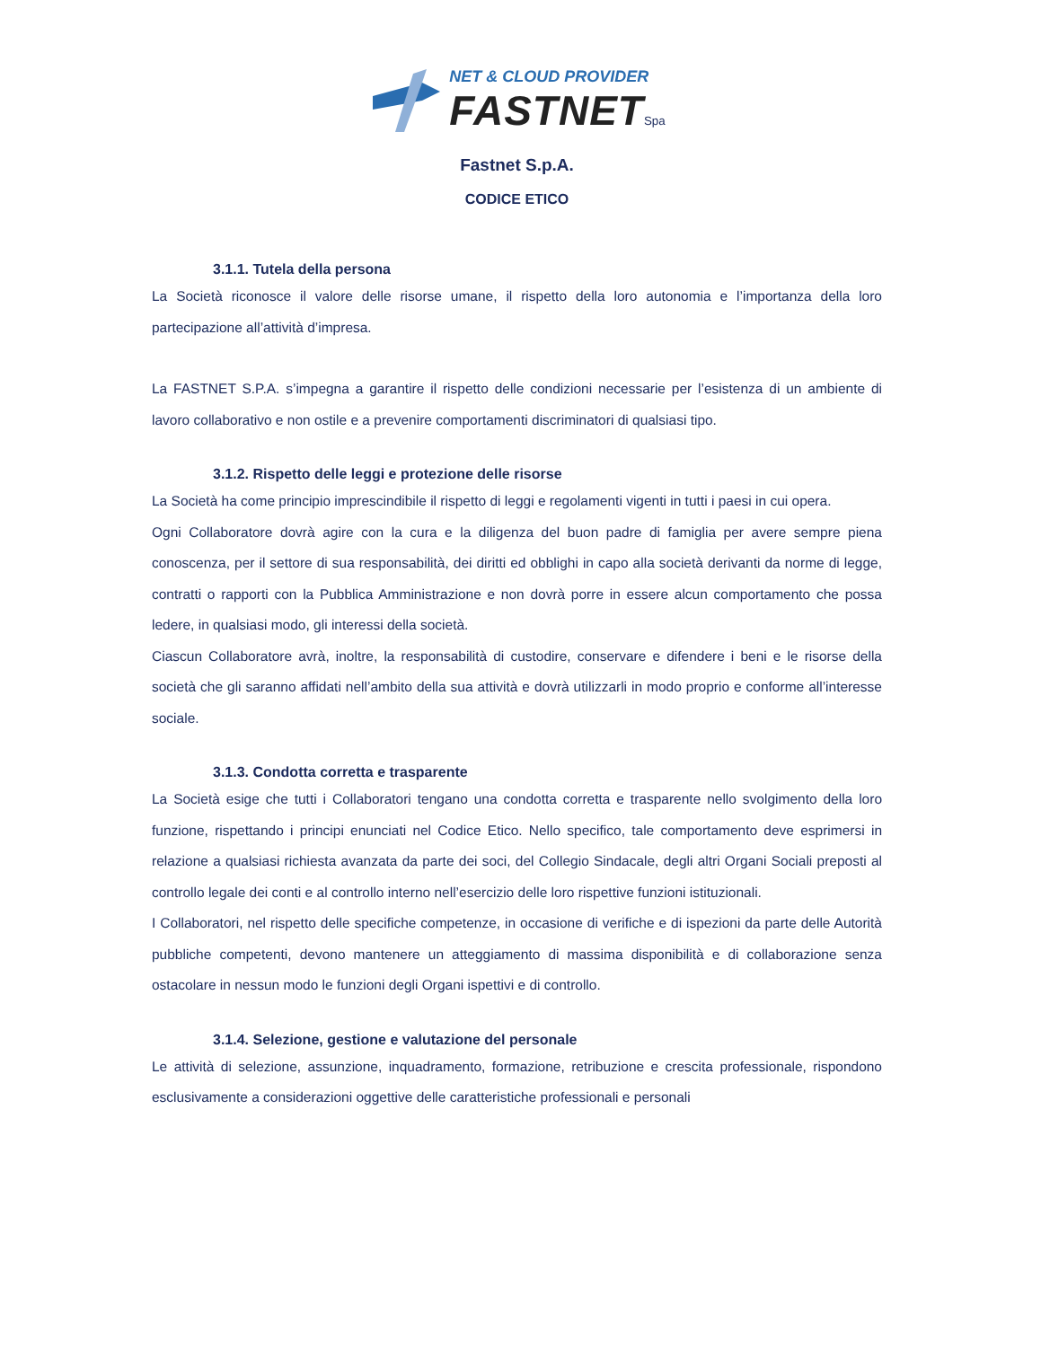NET & CLOUD PROVIDER
FASTNET Spa
Fastnet S.p.A.
CODICE ETICO
3.1.1. Tutela della persona
La Società riconosce il valore delle risorse umane, il rispetto della loro autonomia e l’importanza della loro partecipazione all’attività d’impresa.
La FASTNET S.P.A. s’impegna a garantire il rispetto delle condizioni necessarie per l’esistenza di un ambiente di lavoro collaborativo e non ostile e a prevenire comportamenti discriminatori di qualsiasi tipo.
3.1.2. Rispetto delle leggi e protezione delle risorse
La Società ha come principio imprescindibile il rispetto di leggi e regolamenti vigenti in tutti i paesi in cui opera.
Ogni Collaboratore dovrà agire con la cura e la diligenza del buon padre di famiglia per avere sempre piena conoscenza, per il settore di sua responsabilità, dei diritti ed obblighi in capo alla società derivanti da norme di legge, contratti o rapporti con la Pubblica Amministrazione e non dovrà porre in essere alcun comportamento che possa ledere, in qualsiasi modo, gli interessi della società.
Ciascun Collaboratore avrà, inoltre, la responsabilità di custodire, conservare e difendere i beni e le risorse della società che gli saranno affidati nell’ambito della sua attività e dovrà utilizzarli in modo proprio e conforme all’interesse sociale.
3.1.3. Condotta corretta e trasparente
La Società esige che tutti i Collaboratori tengano una condotta corretta e trasparente nello svolgimento della loro funzione, rispettando i principi enunciati nel Codice Etico. Nello specifico, tale comportamento deve esprimersi in relazione a qualsiasi richiesta avanzata da parte dei soci, del Collegio Sindacale, degli altri Organi Sociali preposti al controllo legale dei conti e al controllo interno nell’esercizio delle loro rispettive funzioni istituzionali.
I Collaboratori, nel rispetto delle specifiche competenze, in occasione di verifiche e di ispezioni da parte delle Autorità pubbliche competenti, devono mantenere un atteggiamento di massima disponibilità e di collaborazione senza ostacolare in nessun modo le funzioni degli Organi ispettivi e di controllo.
3.1.4. Selezione, gestione e valutazione del personale
Le attività di selezione, assunzione, inquadramento, formazione, retribuzione e crescita professionale, rispondono esclusivamente a considerazioni oggettive delle caratteristiche professionali e personali